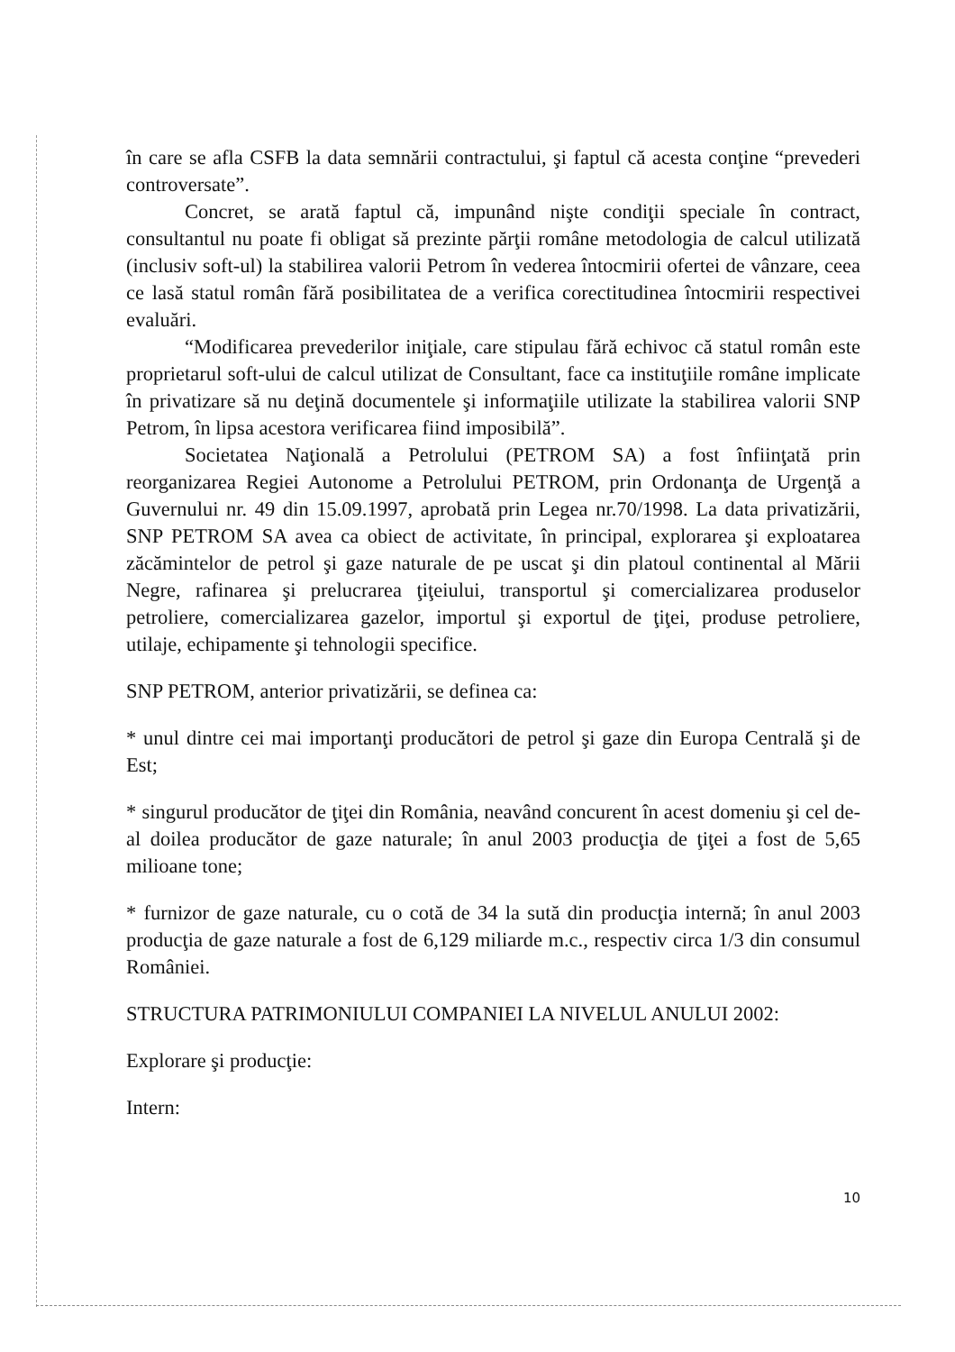în care se afla CSFB la data semnării contractului, şi faptul că acesta conţine “prevederi controversate”.
Concret, se arată faptul că, impunând nişte condiţii speciale în contract, consultantul nu poate fi obligat să prezinte părţii române metodologia de calcul utilizată (inclusiv soft-ul) la stabilirea valorii Petrom în vederea întocmirii ofertei de vânzare, ceea ce lasă statul român fără posibilitatea de a verifica corectitudinea întocmirii respectivei evaluări.
“Modificarea prevederilor iniţiale, care stipulau fără echivoc că statul român este proprietarul soft-ului de calcul utilizat de Consultant, face ca instituţiile române implicate în privatizare să nu deţină documentele şi informaţiile utilizate la stabilirea valorii SNP Petrom, în lipsa acestora verificarea fiind imposibilă”.
Societatea Naţională a Petrolului (PETROM SA) a fost înfiinţată prin reorganizarea Regiei Autonome a Petrolului PETROM, prin Ordonanţa de Urgenţă a Guvernului nr. 49 din 15.09.1997, aprobată prin Legea nr.70/1998. La data privatizării, SNP PETROM SA avea ca obiect de activitate, în principal, explorarea şi exploatarea zăcămintelor de petrol şi gaze naturale de pe uscat şi din platoul continental al Mării Negre, rafinarea şi prelucrarea ţiţeiului, transportul şi comercializarea produselor petroliere, comercializarea gazelor, importul şi exportul de ţiţei, produse petroliere, utilaje, echipamente şi tehnologii specifice.
SNP PETROM, anterior privatizării, se definea ca:
* unul dintre cei mai importanţi producători de petrol şi gaze din Europa Centrală şi de Est;
* singurul producător de ţiţei din România, neavând concurent în acest domeniu şi cel de-al doilea producător de gaze naturale; în anul 2003 producţia de ţiţei a fost de 5,65 milioane tone;
* furnizor de gaze naturale, cu o cotă de 34 la sută din producţia internă; în anul 2003 producţia de gaze naturale a fost de 6,129 miliarde m.c., respectiv circa 1/3 din consumul României.
STRUCTURA PATRIMONIULUI COMPANIEI LA NIVELUL ANULUI 2002:
Explorare şi producţie:
Intern:
10